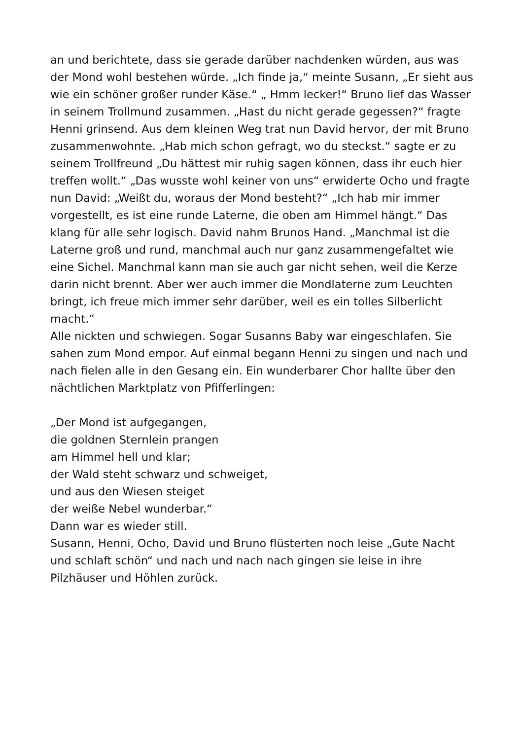an und berichtete, dass sie gerade darüber nachdenken würden, aus was der Mond wohl bestehen würde. „Ich finde ja,“ meinte Susann, „Er sieht aus wie ein schöner großer runder Käse.“ „ Hmm lecker!“ Bruno lief das Wasser in seinem Trollmund zusammen. „Hast du nicht gerade gegessen?“ fragte Henni grinsend. Aus dem kleinen Weg trat nun David hervor, der mit Bruno zusammenwohnte. „Hab mich schon gefragt, wo du steckst.“ sagte er zu seinem Trollfreund „Du hättest mir ruhig sagen können, dass ihr euch hier treffen wollt.“ „Das wusste wohl keiner von uns“ erwiderte Ocho und fragte nun David: „Weißt du, woraus der Mond besteht?“ „Ich hab mir immer vorgestellt, es ist eine runde Laterne, die oben am Himmel hängt.“ Das klang für alle sehr logisch. David nahm Brunos Hand. „Manchmal ist die Laterne groß und rund, manchmal auch nur ganz zusammengefaltet wie eine Sichel. Manchmal kann man sie auch gar nicht sehen, weil die Kerze darin nicht brennt. Aber wer auch immer die Mondlaterne zum Leuchten bringt, ich freue mich immer sehr darüber, weil es ein tolles Silberlicht macht.“
Alle nickten und schwiegen. Sogar Susanns Baby war eingeschlafen. Sie sahen zum Mond empor. Auf einmal begann Henni zu singen und nach und nach fielen alle in den Gesang ein. Ein wunderbarer Chor hallte über den nächtlichen Marktplatz von Pfifferlingen:
„Der Mond ist aufgegangen,
die goldnen Sternlein prangen
am Himmel hell und klar;
der Wald steht schwarz und schweiget,
und aus den Wiesen steiget
der weiße Nebel wunderbar.“
Dann war es wieder still.
Susann, Henni, Ocho, David und Bruno flüsterten noch leise „Gute Nacht und schlaft schön“ und nach und nach nach gingen sie leise in ihre Pilzhäuser und Höhlen zurück.